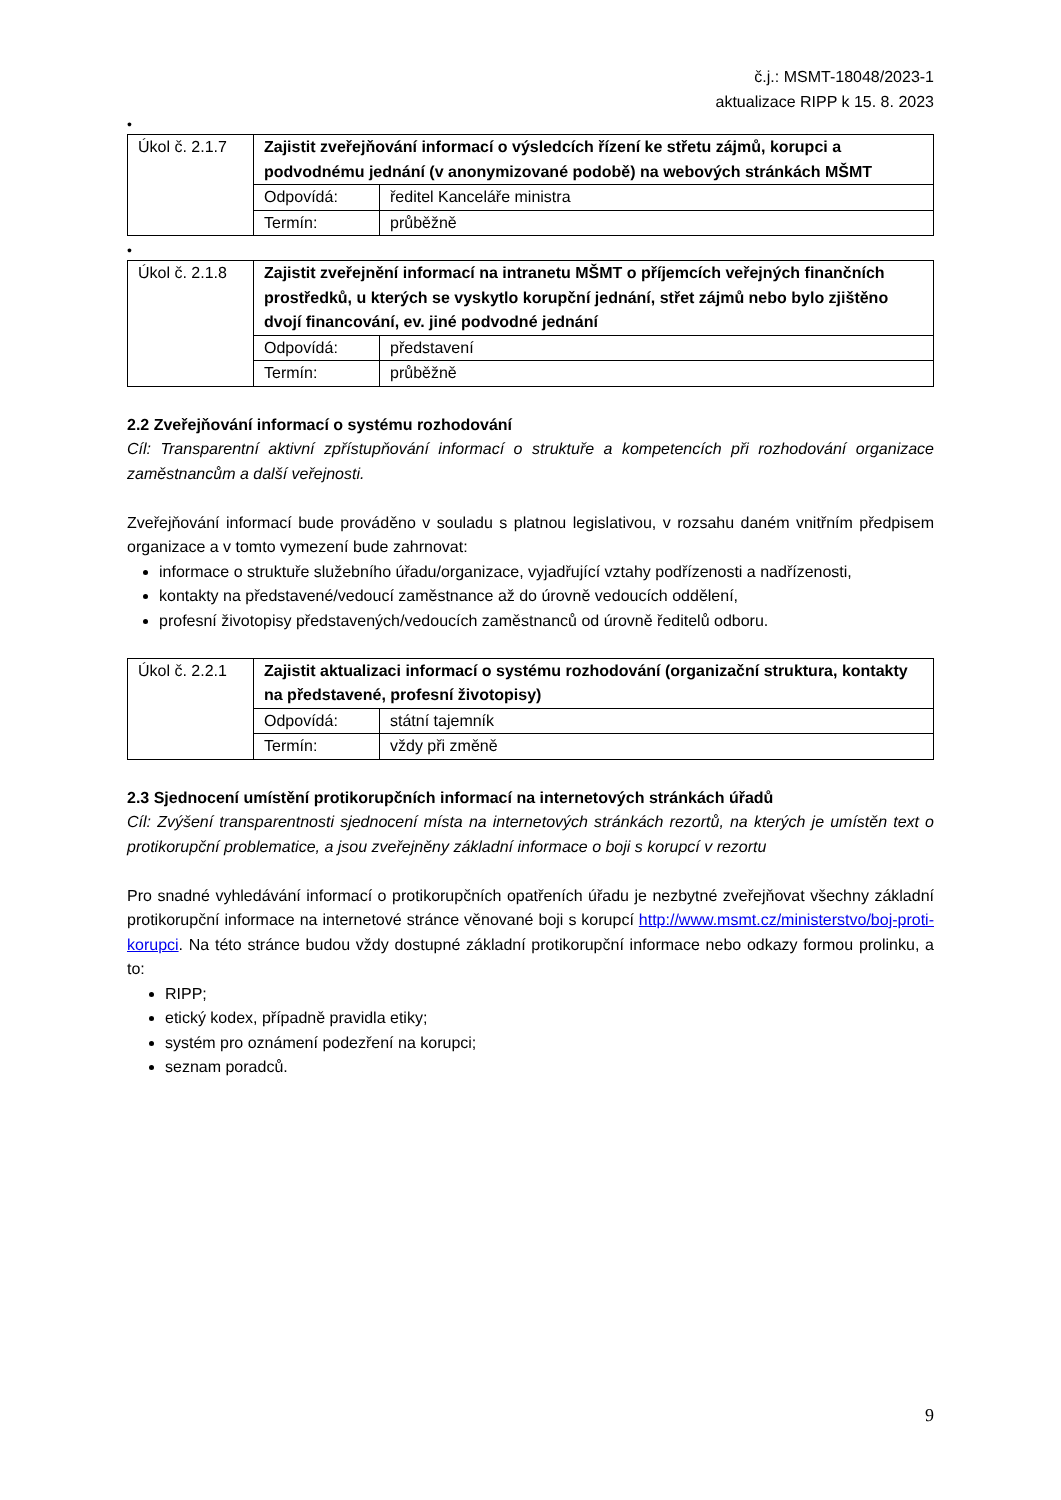č.j.: MSMT-18048/2023-1
aktualizace RIPP k 15. 8. 2023
•
| Úkol č. 2.1.7 | Zajistit zveřejňování informací o výsledcích řízení ke střetu zájmů, korupci a podvodnému jednání (v anonymizované podobě) na webových stránkách MŠMT | |
| | Odpovídá: | ředitel Kanceláře ministra |
| | Termín: | průběžně |
•
| Úkol č. 2.1.8 | Zajistit zveřejnění informací na intranetu MŠMT o příjemcích veřejných finančních prostředků, u kterých se vyskytlo korupční jednání, střet zájmů nebo bylo zjištěno dvojí financování, ev. jiné podvodné jednání | |
| | Odpovídá: | představení |
| | Termín: | průběžně |
2.2 Zveřejňování informací o systému rozhodování
Cíl: Transparentní aktivní zpřístupňování informací o struktuře a kompetencích při rozhodování organizace zaměstnancům a další veřejnosti.
Zveřejňování informací bude prováděno v souladu s platnou legislativou, v rozsahu daném vnitřním předpisem organizace a v tomto vymezení bude zahrnovat:
informace o struktuře služebního úřadu/organizace, vyjadřující vztahy podřízenosti a nadřízenosti,
kontakty na představené/vedoucí zaměstnance až do úrovně vedoucích oddělení,
profesní životopisy představených/vedoucích zaměstnanců od úrovně ředitelů odboru.
| Úkol č. 2.2.1 | Zajistit aktualizaci informací o systému rozhodování (organizační struktura, kontakty na představené, profesní životopisy) | |
| | Odpovídá: | státní tajemník |
| | Termín: | vždy při změně |
2.3 Sjednocení umístění protikorupčních informací na internetových stránkách úřadů
Cíl: Zvýšení transparentnosti sjednocení místa na internetových stránkách rezortů, na kterých je umístěn text o protikorupční problematice, a jsou zveřejněny základní informace o boji s korupcí v rezortu
Pro snadné vyhledávání informací o protikorupčních opatřeních úřadu je nezbytné zveřejňovat všechny základní protikorupční informace na internetové stránce věnované boji s korupcí http://www.msmt.cz/ministerstvo/boj-proti-korupci. Na této stránce budou vždy dostupné základní protikorupční informace nebo odkazy formou prolinku, a to:
RIPP;
etický kodex, případně pravidla etiky;
systém pro oznámení podezření na korupci;
seznam poradců.
9